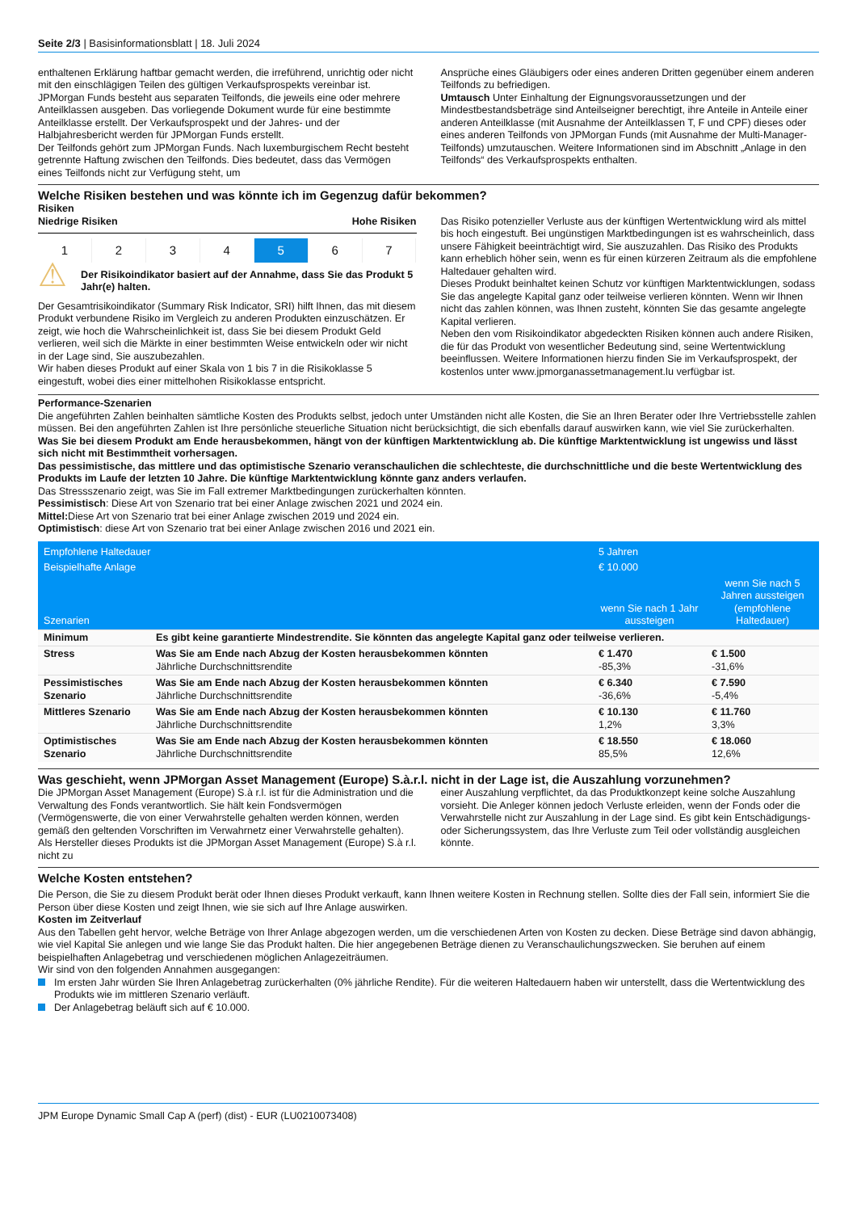Seite 2/3 | Basisinformationsblatt | 18. Juli 2024
enthaltenen Erklärung haftbar gemacht werden, die irreführend, unrichtig oder nicht mit den einschlägigen Teilen des gültigen Verkaufsprospekts vereinbar ist.
JPMorgan Funds besteht aus separaten Teilfonds, die jeweils eine oder mehrere Anteilklassen ausgeben. Das vorliegende Dokument wurde für eine bestimmte Anteilklasse erstellt. Der Verkaufsprospekt und der Jahres- und der Halbjahresbericht werden für JPMorgan Funds erstellt.
Der Teilfonds gehört zum JPMorgan Funds. Nach luxemburgischem Recht besteht getrennte Haftung zwischen den Teilfonds. Dies bedeutet, dass das Vermögen eines Teilfonds nicht zur Verfügung steht, um
Ansprüche eines Gläubigers oder eines anderen Dritten gegenüber einem anderen Teilfonds zu befriedigen.
Umtausch Unter Einhaltung der Eignungsvoraussetzungen und der Mindestbestandsbeträge sind Anteilseigner berechtigt, ihre Anteile in Anteile einer anderen Anteilklasse (mit Ausnahme der Anteilklassen T, F und CPF) dieses oder eines anderen Teilfonds von JPMorgan Funds (mit Ausnahme der Multi-Manager-Teilfonds) umzutauschen. Weitere Informationen sind im Abschnitt „Anlage in den Teilfonds“ des Verkaufsprospekts enthalten.
Welche Risiken bestehen und was könnte ich im Gegenzug dafür bekommen?
Risiken
Niedrige Risiken Hohe Risiken
1 2 3 4 5 6 7
⚠
Der Risikoindikator basiert auf der Annahme, dass Sie das Produkt 5 Jahr(e) halten.
Der Gesamtrisikoindikator (Summary Risk Indicator, SRI) hilft Ihnen, das mit diesem Produkt verbundene Risiko im Vergleich zu anderen Produkten einzuschätzen. Er zeigt, wie hoch die Wahrscheinlichkeit ist, dass Sie bei diesem Produkt Geld verlieren, weil sich die Märkte in einer bestimmten Weise entwickeln oder wir nicht in der Lage sind, Sie auszubezahlen.
Wir haben dieses Produkt auf einer Skala von 1 bis 7 in die Risikoklasse 5 eingestuft, wobei dies einer mittelhohen Risikoklasse entspricht.
Das Risiko potenzieller Verluste aus der künftigen Wertentwicklung wird als mittel bis hoch eingestuft. Bei ungünstigen Marktbedingungen ist es wahrscheinlich, dass unsere Fähigkeit beeinträchtigt wird, Sie auszuzahlen. Das Risiko des Produkts kann erheblich höher sein, wenn es für einen kürzeren Zeitraum als die empfohlene Haltedauer gehalten wird.
Dieses Produkt beinhaltet keinen Schutz vor künftigen Marktentwicklungen, sodass Sie das angelegte Kapital ganz oder teilweise verlieren könnten. Wenn wir Ihnen nicht das zahlen können, was Ihnen zusteht, könnten Sie das gesamte angelegte Kapital verlieren.
Neben den vom Risikoindikator abgedeckten Risiken können auch andere Risiken, die für das Produkt von wesentlicher Bedeutung sind, seine Wertentwicklung beeinflussen. Weitere Informationen hierzu finden Sie im Verkaufsprospekt, der kostenlos unter www.jpmorganassetmanagement.lu verfügbar ist.
Performance-Szenarien
Die angeführten Zahlen beinhalten sämtliche Kosten des Produkts selbst, jedoch unter Umständen nicht alle Kosten, die Sie an Ihren Berater oder Ihre Vertriebsstelle zahlen müssen. Bei den angeführten Zahlen ist Ihre persönliche steuerliche Situation nicht berücksichtigt, die sich ebenfalls darauf auswirken kann, wie viel Sie zurückerhalten.
Was Sie bei diesem Produkt am Ende herausbekommen, hängt von der künftigen Marktentwicklung ab. Die künftige Marktentwicklung ist ungewiss und lässt sich nicht mit Bestimmtheit vorhersagen.
Das pessimistische, das mittlere und das optimistische Szenario veranschaulichen die schlechteste, die durchschnittliche und die beste Wertentwicklung des Produkts im Laufe der letzten 10 Jahre. Die künftige Marktentwicklung könnte ganz anders verlaufen.
Das Stressszenario zeigt, was Sie im Fall extremer Marktbedingungen zurückerhalten könnten.
Pessimistisch: Diese Art von Szenario trat bei einer Anlage zwischen 2021 und 2024 ein.
Mittel: Diese Art von Szenario trat bei einer Anlage zwischen 2019 und 2024 ein.
Optimistisch: diese Art von Szenario trat bei einer Anlage zwischen 2016 und 2021 ein.
| Empfohlene Haltedauer | | 5 Jahren | |
| Beispielhafte Anlage | | € 10.000 | |
| Szenarien | | wenn Sie nach 1 Jahr aussteigen | wenn Sie nach 5 Jahren aussteigen (empfohlene Haltedauer) |
| Minimum | Es gibt keine garantierte Mindestrendite. Sie könnten das angelegte Kapital ganz oder teilweise verlieren. | | |
| Stress | Was Sie am Ende nach Abzug der Kosten herausbekommen könnten Jährliche Durchschnittsrendite | € 1.470 -85,3% | € 1.500 -31,6% |
| Pessimistisches Szenario | Was Sie am Ende nach Abzug der Kosten herausbekommen könnten Jährliche Durchschnittsrendite | € 6.340 -36,6% | € 7.590 -5,4% |
| Mittleres Szenario | Was Sie am Ende nach Abzug der Kosten herausbekommen könnten Jährliche Durchschnittsrendite | € 10.130 1,2% | € 11.760 3,3% |
| Optimistisches Szenario | Was Sie am Ende nach Abzug der Kosten herausbekommen könnten Jährliche Durchschnittsrendite | € 18.550 85,5% | € 18.060 12,6% |
Was geschieht, wenn JPMorgan Asset Management (Europe) S.à.r.l. nicht in der Lage ist, die Auszahlung vorzunehmen?
Die JPMorgan Asset Management (Europe) S.à r.l. ist für die Administration und die Verwaltung des Fonds verantwortlich. Sie hält kein Fondsvermögen (Vermögenswerte, die von einer Verwahrstelle gehalten werden können, werden gemäß den geltenden Vorschriften im Verwahrnetz einer Verwahrstelle gehalten). Als Hersteller dieses Produkts ist die JPMorgan Asset Management (Europe) S.à r.l. nicht zu
einer Auszahlung verpflichtet, da das Produktkonzept keine solche Auszahlung vorsieht. Die Anleger können jedoch Verluste erleiden, wenn der Fonds oder die Verwahrstelle nicht zur Auszahlung in der Lage sind. Es gibt kein Entschädigungs- oder Sicherungssystem, das Ihre Verluste zum Teil oder vollständig ausgleichen könnte.
Welche Kosten entstehen?
Die Person, die Sie zu diesem Produkt berät oder Ihnen dieses Produkt verkauft, kann Ihnen weitere Kosten in Rechnung stellen. Sollte dies der Fall sein, informiert Sie die Person über diese Kosten und zeigt Ihnen, wie sie sich auf Ihre Anlage auswirken.
Kosten im Zeitverlauf
Aus den Tabellen geht hervor, welche Beträge von Ihrer Anlage abgezogen werden, um die verschiedenen Arten von Kosten zu decken. Diese Beträge sind davon abhängig, wie viel Kapital Sie anlegen und wie lange Sie das Produkt halten. Die hier angegebenen Beträge dienen zu Veranschaulichungszwecken. Sie beruhen auf einem beispielhaften Anlagebetrag und verschiedenen möglichen Anlagezeiträumen.
Wir sind von den folgenden Annahmen ausgegangen:
Im ersten Jahr würden Sie Ihren Anlagebetrag zurückerhalten (0% jährliche Rendite). Für die weiteren Haltedauern haben wir unterstellt, dass die Wertentwicklung des Produkts wie im mittleren Szenario verläuft.
Der Anlagebetrag beläuft sich auf € 10.000.
JPM Europe Dynamic Small Cap A (perf) (dist) - EUR (LU0210073408)